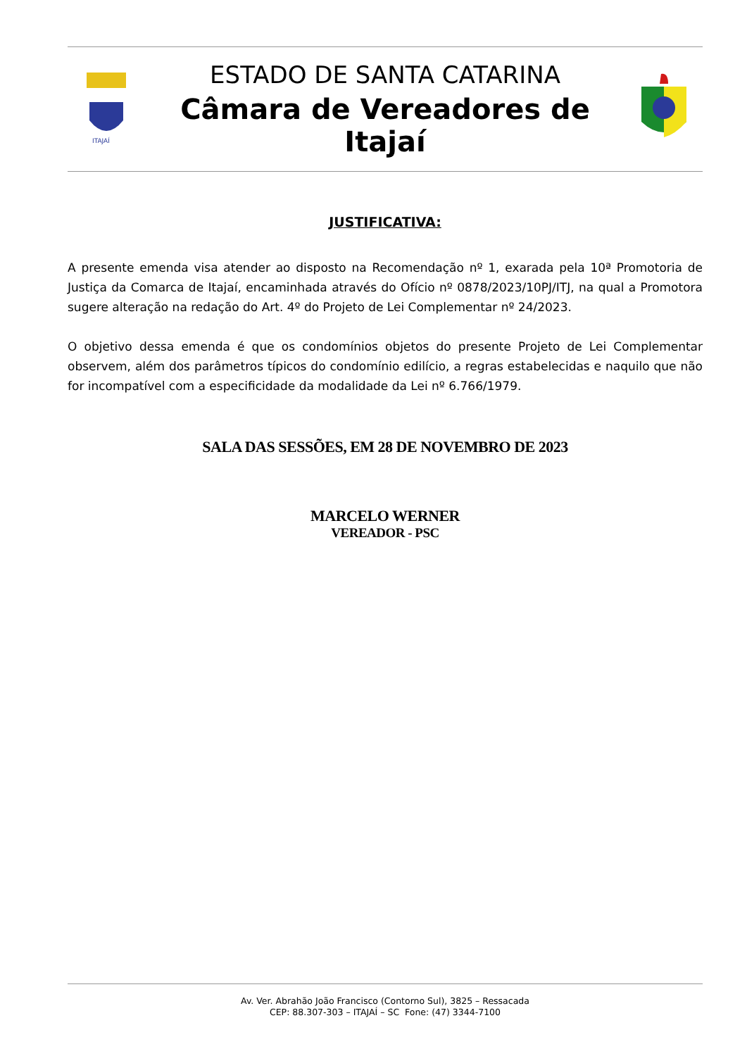ITAJAÍ
ESTADO DE SANTA CATARINA
Câmara de Vereadores de Itajaí
JUSTIFICATIVA:
A presente emenda visa atender ao disposto na Recomendação nº 1, exarada pela 10ª Promotoria de Justiça da Comarca de Itajaí, encaminhada através do Ofício nº 0878/2023/10PJ/ITJ, na qual a Promotora sugere alteração na redação do Art. 4º do Projeto de Lei Complementar nº 24/2023.
O objetivo dessa emenda é que os condomínios objetos do presente Projeto de Lei Complementar observem, além dos parâmetros típicos do condomínio edilício, a regras estabelecidas e naquilo que não for incompatível com a especificidade da modalidade da Lei nº 6.766/1979.
SALA DAS SESSÕES, EM 28 DE NOVEMBRO DE 2023
MARCELO WERNER
VEREADOR - PSC
Av. Ver. Abrahão João Francisco (Contorno Sul), 3825 – Ressacada
CEP: 88.307-303 – ITAJAÍ – SC Fone: (47) 3344-7100